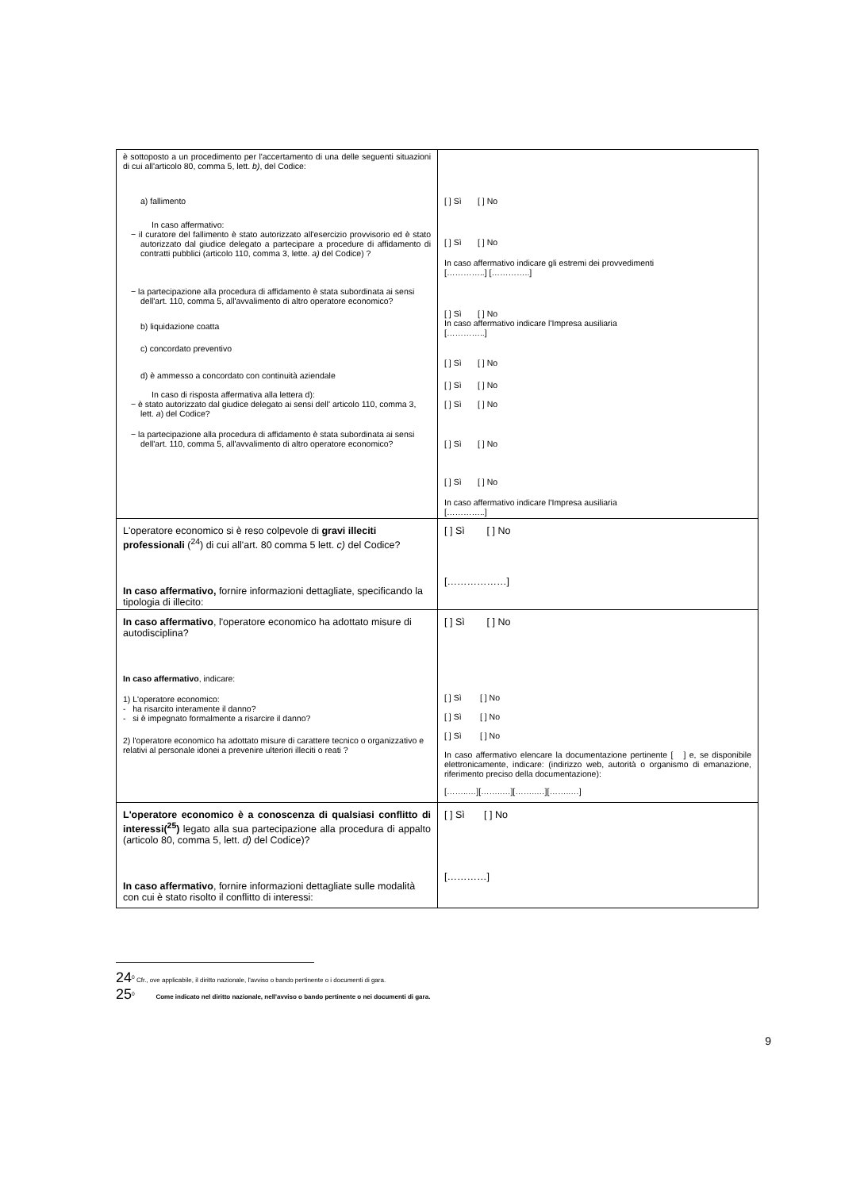| è sottoposto a un procedimento per l'accertamento di una delle seguenti situazioni di cui all'articolo 80, comma 5, lett. b) , del Codice: a) fallimento In caso affermativo: − il curatore del fallimento è stato autorizzato all'esercizio provvisorio ed è stato autorizzato dal giudice delegato a partecipare a procedure di affidamento di contratti pubblici (articolo 110, comma 3, lette. a) del Codice) ? − la partecipazione alla procedura di affidamento è stata subordinata ai sensi dell'art. 110, comma 5, all'avvalimento di altro operatore economico? b) liquidazione coatta c) concordato preventivo d) è ammesso a concordato con continuità aziendale In caso di risposta affermativa alla lettera d): − è stato autorizzato dal giudice delegato ai sensi dell' articolo 110, comma 3, lett. a ) del Codice? − la partecipazione alla procedura di affidamento è stata subordinata ai sensi dell'art. 110, comma 5, all'avvalimento di altro operatore economico? | [ ] Sì [ ] No [ ] Sì [ ] No In caso affermativo indicare gli estremi dei provvedimenti […………..] […………..] [ ] Sì [ ] No In caso affermativo indicare l'Impresa ausiliaria […………..] [ ] Sì [ ] No [ ] Sì [ ] No [ ] Sì [ ] No [ ] Sì [ ] No [ ] Sì [ ] No In caso affermativo indicare l'Impresa ausiliaria […………..] |
| L'operatore economico si è reso colpevole di gravi illeciti professionali (<sup>24</sup>) di cui all'art. 80 comma 5 lett. c) del Codice? In caso affermativo, fornire informazioni dettagliate, specificando la tipologia di illecito: | [ ] Sì [ ] No [………………] |
| In caso affermativo , l'operatore economico ha adottato misure di autodisciplina? In caso affermativo , indicare: 1) L'operatore economico: - ha risarcito interamente il danno? - si è impegnato formalmente a risarcire il danno? 2) l'operatore economico ha adottato misure di carattere tecnico o organizzativo e relativi al personale idonei a prevenire ulteriori illeciti o reati ? | [ ] Sì [ ] No [ ] Sì [ ] No [ ] Sì [ ] No [ ] Sì [ ] No In caso affermativo elencare la documentazione pertinente [ ] e, se disponibile elettronicamente, indicare: (indirizzo web, autorità o organismo di emanazione, riferimento preciso della documentazione): [……..…][……..…][……..…][……..…] |
| L'operatore economico è a conoscenza di qualsiasi conflitto di interessi(<sup>25</sup>) legato alla sua partecipazione alla procedura di appalto (articolo 80, comma 5, lett. d) del Codice)? In caso affermativo , fornire informazioni dettagliate sulle modalità con cui è stato risolto il conflitto di interessi: | [ ] Sì [ ] No […………] |
24<sup>0</sup> Cfr., ove applicabile, il diritto nazionale, l'avviso o bando pertinente o i documenti di gara.
25<sup>0</sup> Come indicato nel diritto nazionale, nell'avviso o bando pertinente o nei documenti di gara.
9